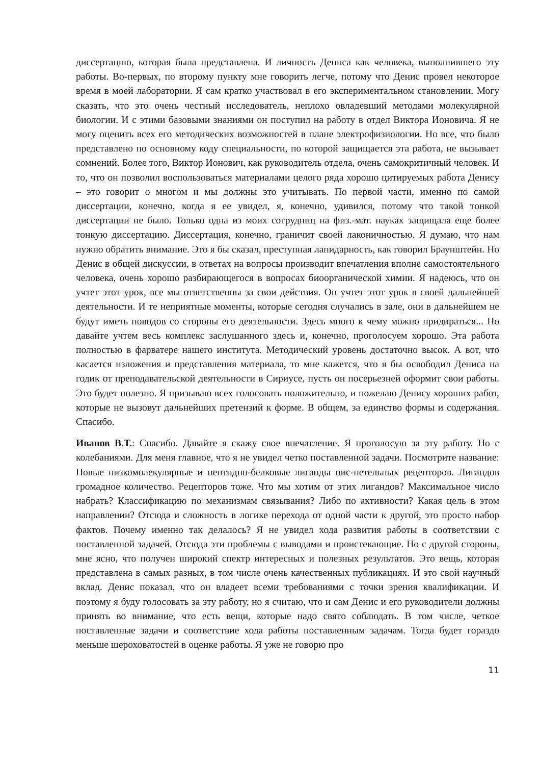диссертацию, которая была представлена. И личность Дениса как человека, выполнившего эту работы. Во-первых, по второму пункту мне говорить легче, потому что Денис провел некоторое время в моей лаборатории. Я сам кратко участвовал в его экспериментальном становлении. Могу сказать, что это очень честный исследователь, неплохо овладевший методами молекулярной биологии. И с этими базовыми знаниями он поступил на работу в отдел Виктора Ионовича. Я не могу оценить всех его методических возможностей в плане электрофизиологии. Но все, что было представлено по основному коду специальности, по которой защищается эта работа, не вызывает сомнений. Более того, Виктор Ионович, как руководитель отдела, очень самокритичный человек. И то, что он позволил воспользоваться материалами целого ряда хорошо цитируемых работа Денису – это говорит о многом и мы должны это учитывать. По первой части, именно по самой диссертации, конечно, когда я ее увидел, я, конечно, удивился, потому что такой тонкой диссертации не было. Только одна из моих сотрудниц на физ.-мат. науках защищала еще более тонкую диссертацию. Диссертация, конечно, граничит своей лаконичностью. Я думаю, что нам нужно обратить внимание. Это я бы сказал, преступная лапидарность, как говорил Браунштейн. Но Денис в общей дискуссии, в ответах на вопросы производит впечатления вполне самостоятельного человека, очень хорошо разбирающегося в вопросах биоорганической химии. Я надеюсь, что он учтет этот урок, все мы ответственны за свои действия. Он учтет этот урок в своей дальнейшей деятельности. И те неприятные моменты, которые сегодня случались в зале, они в дальнейшем не будут иметь поводов со стороны его деятельности. Здесь много к чему можно придираться... Но давайте учтем весь комплекс заслушанного здесь и, конечно, проголосуем хорошо. Эта работа полностью в фарватере нашего института. Методический уровень достаточно высок. А вот, что касается изложения и представления материала, то мне кажется, что я бы освободил Дениса на годик от преподавательской деятельности в Сириусе, пусть он посерьезней оформит свои работы. Это будет полезно. Я призываю всех голосовать положительно, и пожелаю Денису хороших работ, которые не вызовут дальнейших претензий к форме. В общем, за единство формы и содержания. Спасибо.
Иванов В.Т.: Спасибо. Давайте я скажу свое впечатление. Я проголосую за эту работу. Но с колебаниями. Для меня главное, что я не увидел четко поставленной задачи. Посмотрите название: Новые низкомолекулярные и пептидно-белковые лиганды цис-петельных рецепторов. Лигандов громадное количество. Рецепторов тоже. Что мы хотим от этих лигандов? Максимальное число набрать? Классификацию по механизмам связывания? Либо по активности? Какая цель в этом направлении? Отсюда и сложность в логике перехода от одной части к другой, это просто набор фактов. Почему именно так делалось? Я не увидел хода развития работы в соответствии с поставленной задачей. Отсюда эти проблемы с выводами и проистекающие. Но с другой стороны, мне ясно, что получен широкий спектр интересных и полезных результатов. Это вещь, которая представлена в самых разных, в том числе очень качественных публикациях. И это свой научный вклад. Денис показал, что он владеет всеми требованиями с точки зрения квалификации. И поэтому я буду голосовать за эту работу, но я считаю, что и сам Денис и его руководители должны принять во внимание, что есть вещи, которые надо свято соблюдать. В том числе, четкое поставленные задачи и соответствие хода работы поставленным задачам. Тогда будет гораздо меньше шероховатостей в оценке работы. Я уже не говорю про
11